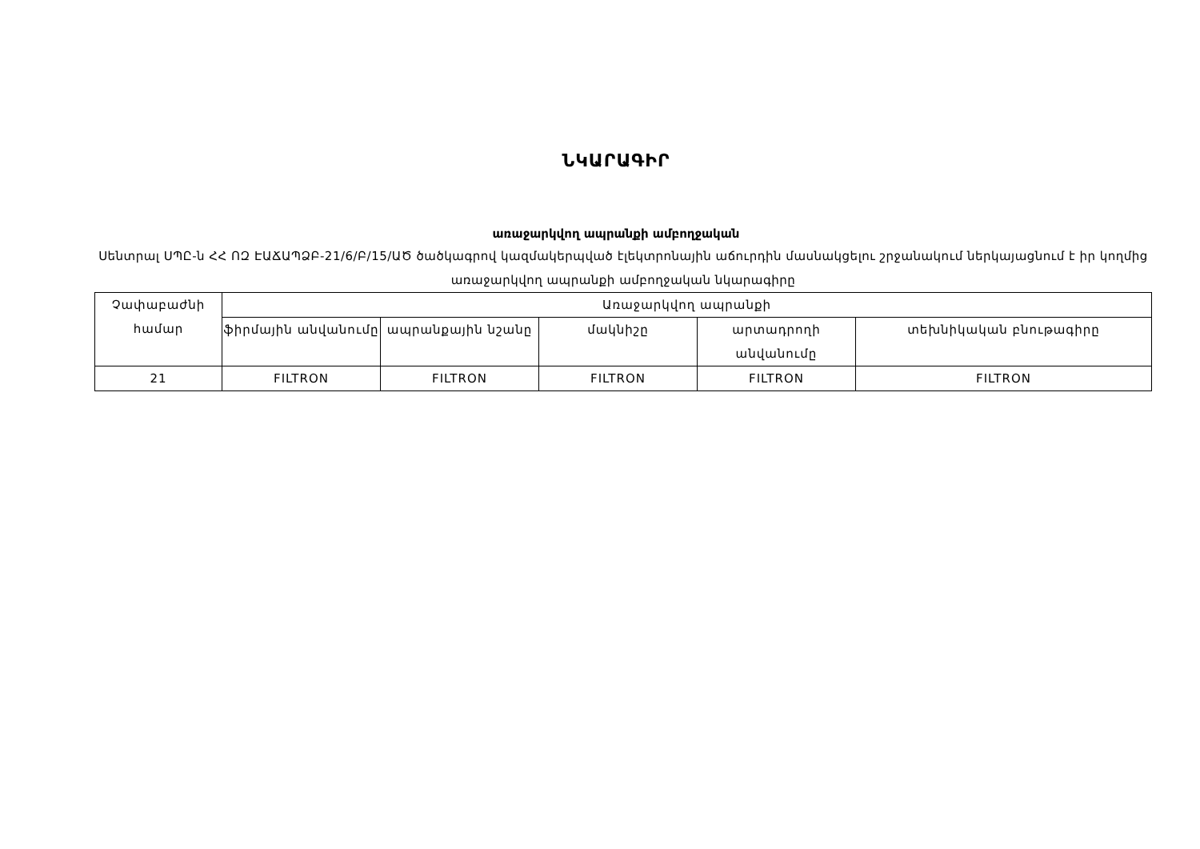ՆԿԱՐԱԳԻՐ
առաջարկվող ապրանքի ամբողջական
Սենտրալ ՍՊԸ-ն ՀՀ ՈԶ ԷԱՃԱՊՁԲ-21/6/Բ/15/ԱԾ ծածկագրով կազմակերպված էլեկտրոնային աճուրդին մասնակցելու շրջանակում ներկայացնում է իր կողմից առաջարկվող ապրանքի ամբողջական նկարագիրը
| Չափաբաժնի համար | Առաջարկվող ապրանքի | | | | |
| --- | --- | --- | --- | --- | --- |
| | ֆիրմային անվանումը | ապրանքային նշանը | մակնիշը | արտադրողի անվանումը | տեխնիկական բնութագիրը |
| 21 | FILTRON | FILTRON | FILTRON | FILTRON | FILTRON |